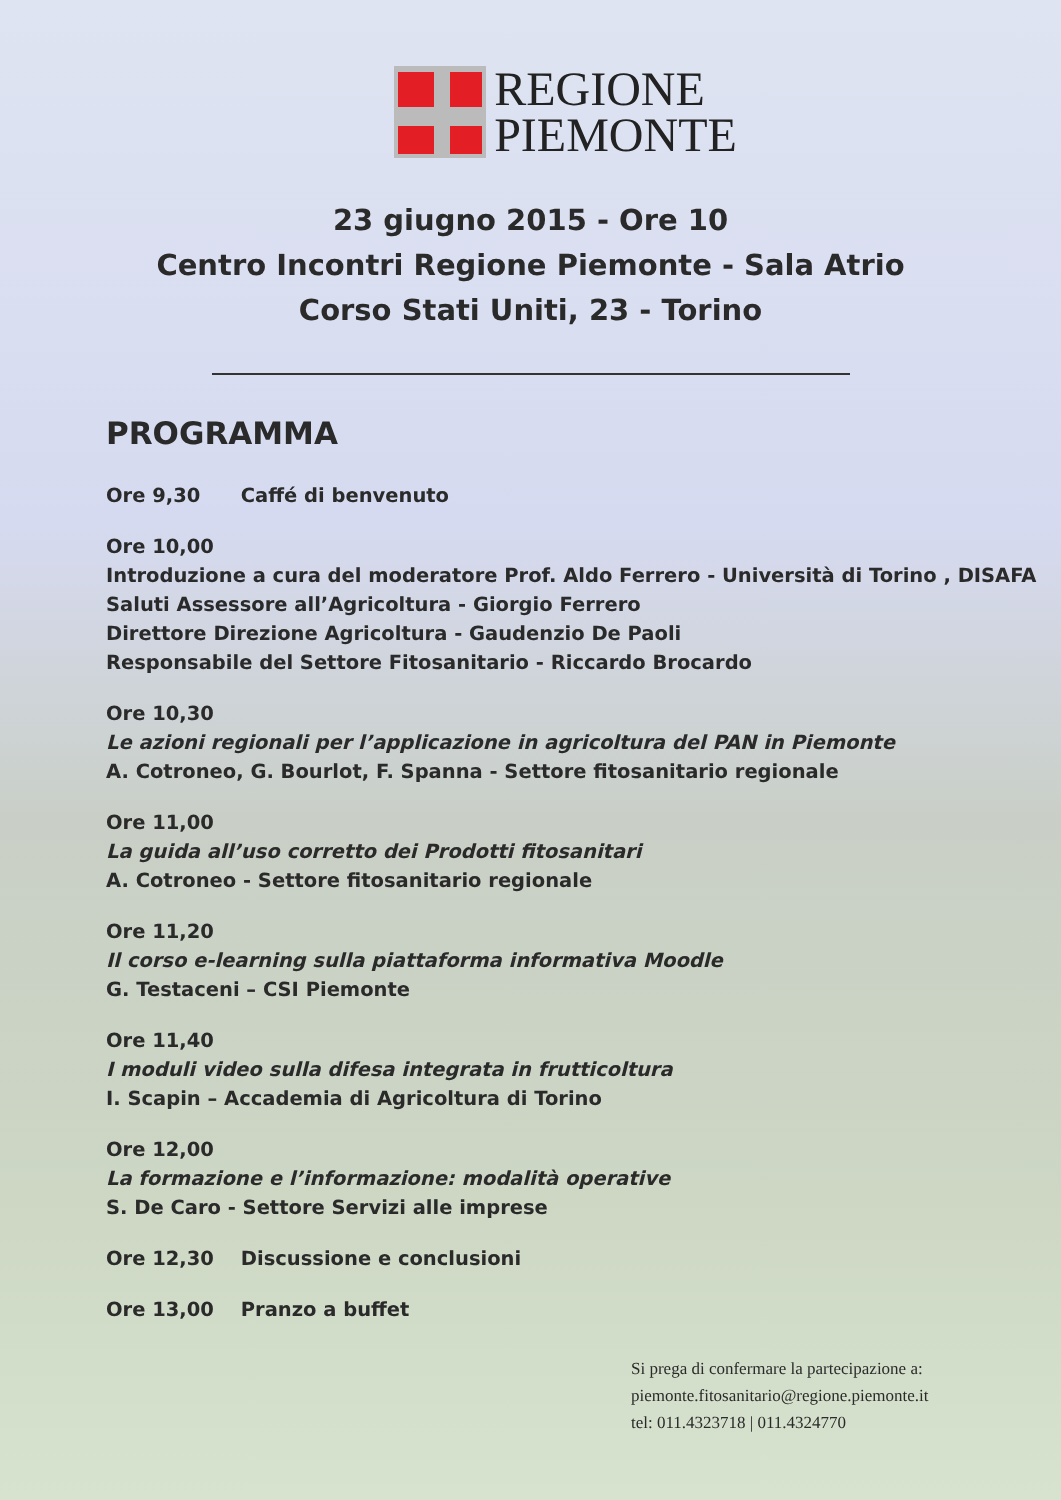REGIONE
PIEMONTE
23 giugno 2015 - Ore 10
Centro Incontri Regione Piemonte - Sala Atrio
Corso Stati Uniti, 23 - Torino
PROGRAMMA
Ore 9,30 Caffé di benvenuto
Ore 10,00
Introduzione a cura del moderatore Prof. Aldo Ferrero - Università di Torino , DISAFA
Saluti Assessore all’Agricoltura - Giorgio Ferrero
Direttore Direzione Agricoltura - Gaudenzio De Paoli
Responsabile del Settore Fitosanitario - Riccardo Brocardo
Ore 10,30
Le azioni regionali per l’applicazione in agricoltura del PAN in Piemonte
A. Cotroneo, G. Bourlot, F. Spanna - Settore fitosanitario regionale
Ore 11,00
La guida all’uso corretto dei Prodotti fitosanitari
A. Cotroneo - Settore fitosanitario regionale
Ore 11,20
Il corso e-learning sulla piattaforma informativa Moodle
G. Testaceni – CSI Piemonte
Ore 11,40
I moduli video sulla difesa integrata in frutticoltura
I. Scapin – Accademia di Agricoltura di Torino
Ore 12,00
La formazione e l’informazione: modalità operative
S. De Caro - Settore Servizi alle imprese
Ore 12,30 Discussione e conclusioni
Ore 13,00 Pranzo a buffet
Si prega di confermare la partecipazione a:
piemonte.fitosanitario@regione.piemonte.it
tel: 011.4323718 | 011.4324770